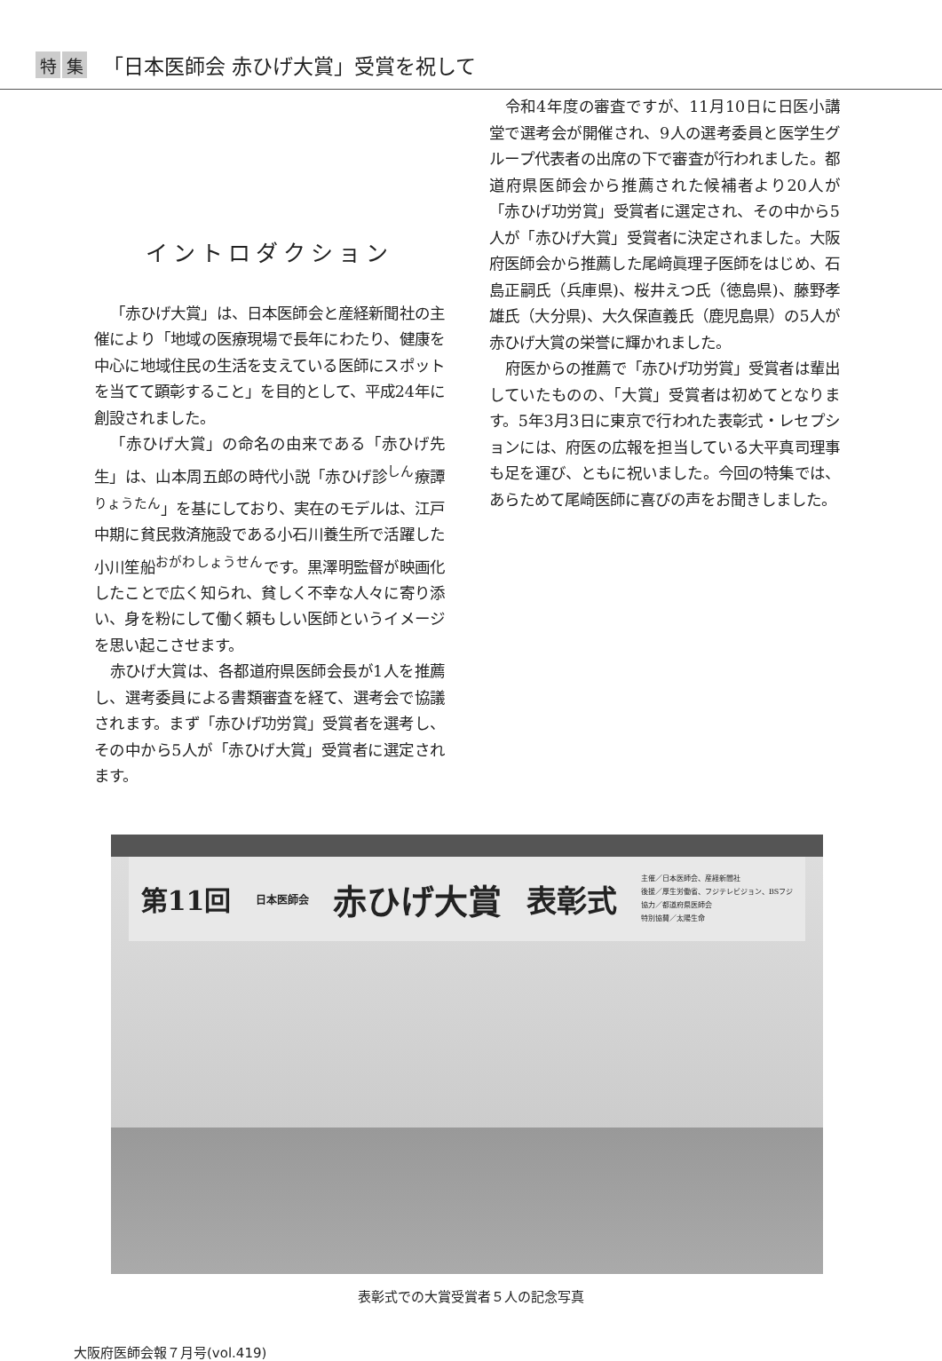特集 「日本医師会 赤ひげ大賞」受賞を祝して
イントロダクション
「赤ひげ大賞」は、日本医師会と産経新聞社の主催により「地域の医療現場で長年にわたり、健康を中心に地域住民の生活を支えている医師にスポットを当てて顕彰すること」を目的として、平成24年に創設されました。
「赤ひげ大賞」の命名の由来である「赤ひげ先生」は、山本周五郎の時代小説「赤ひげ診<sup>しん</sup>療譚<sup>りょうたん</sup>」を基にしており、実在のモデルは、江戸中期に貧民救済施設である小石川養生所で活躍した小川笙船<sup>おがわしょうせん</sup>です。黒澤明監督が映画化したことで広く知られ、貧しく不幸な人々に寄り添い、身を粉にして働く頼もしい医師というイメージを思い起こさせます。
赤ひげ大賞は、各都道府県医師会長が1人を推薦し、選考委員による書類審査を経て、選考会で協議されます。まず「赤ひげ功労賞」受賞者を選考し、その中から5人が「赤ひげ大賞」受賞者に選定されます。
令和4年度の審査ですが、11月10日に日医小講堂で選考会が開催され、9人の選考委員と医学生グループ代表者の出席の下で審査が行われました。都道府県医師会から推薦された候補者より20人が「赤ひげ功労賞」受賞者に選定され、その中から5人が「赤ひげ大賞」受賞者に決定されました。大阪府医師会から推薦した尾﨑眞理子医師をはじめ、石島正嗣氏（兵庫県)、桜井えつ氏（徳島県)、藤野孝雄氏（大分県)、大久保直義氏（鹿児島県）の5人が赤ひげ大賞の栄誉に輝かれました。
府医からの推薦で「赤ひげ功労賞」受賞者は輩出していたものの、「大賞」受賞者は初めてとなります。5年3月3日に東京で行われた表彰式・レセプションには、府医の広報を担当している大平真司理事も足を運び、ともに祝いました。今回の特集では、あらためて尾崎医師に喜びの声をお聞きしました。
第11回 日本医師会 赤ひげ大賞 表彰式 主催／日本医師会、産経新聞社
後援／厚生労働省、フジテレビジョン、BSフジ
協力／都道府県医師会
特別協賛／太陽生命
表彰式での大賞受賞者５人の記念写真
大阪府医師会報７月号(vol.419)